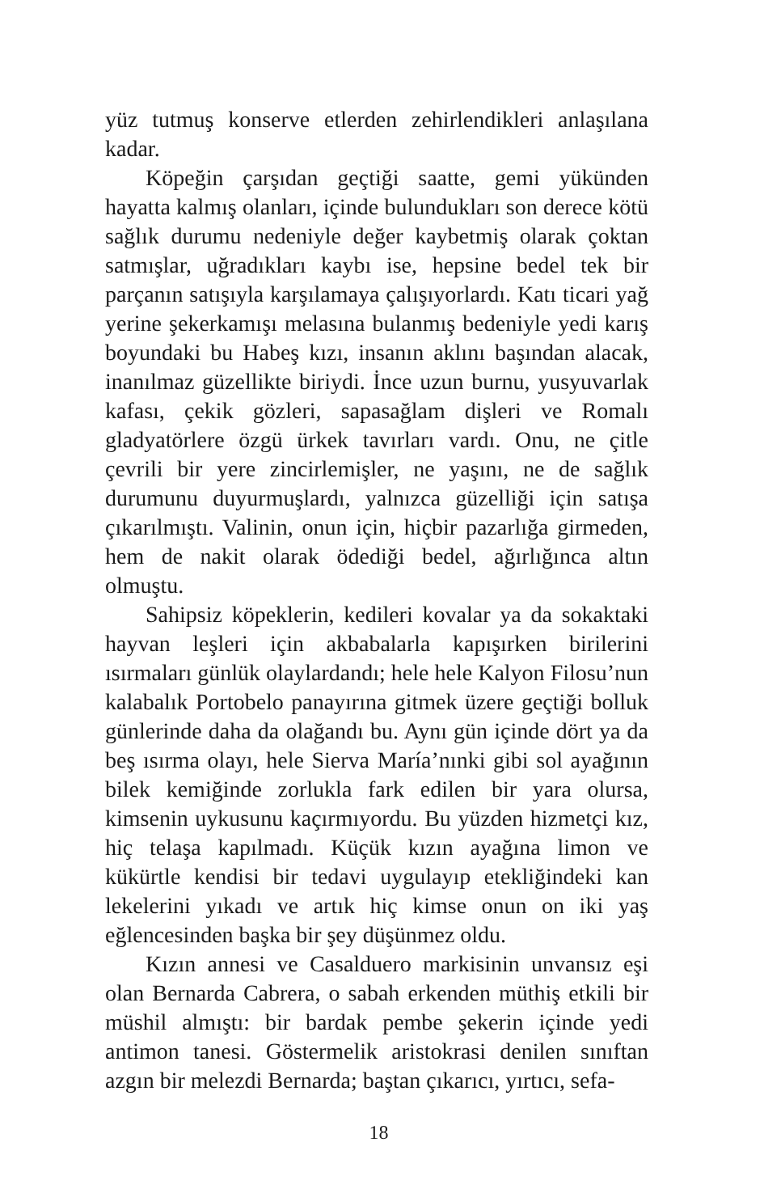yüz tutmuş konserve etlerden zehirlendikleri anlaşılana kadar.
Köpeğin çarşıdan geçtiği saatte, gemi yükünden hayatta kalmış olanları, içinde bulundukları son derece kötü sağlık durumu nedeniyle değer kaybetmiş olarak çoktan satmışlar, uğradıkları kaybı ise, hepsine bedel tek bir parçanın satışıyla karşılamaya çalışıyorlardı. Katı ticari yağ yerine şekerkamışı melasına bulanmış bedeniyle yedi karış boyundaki bu Habeş kızı, insanın aklını başından alacak, inanılmaz güzellikte biriydi. İnce uzun burnu, yusyuvarlak kafası, çekik gözleri, sapasağlam dişleri ve Romalı gladyatörlere özgü ürkek tavırları vardı. Onu, ne çitle çevrili bir yere zincirlemişler, ne yaşını, ne de sağlık durumunu duyurmuşlardı, yalnızca güzelliği için satışa çıkarılmıştı. Valinin, onun için, hiçbir pazarlığa girmeden, hem de nakit olarak ödediği bedel, ağırlığınca altın olmuştu.
Sahipsiz köpeklerin, kedileri kovalar ya da sokaktaki hayvan leşleri için akbabalarla kapışırken birilerini ısırmaları günlük olaylardandı; hele hele Kalyon Filosu’nun kalabalık Portobelo panayırına gitmek üzere geçtiği bolluk günlerinde daha da olağandı bu. Aynı gün içinde dört ya da beş ısırma olayı, hele Sierva María’nınki gibi sol ayağının bilek kemiğinde zorlukla fark edilen bir yara olursa, kimsenin uykusunu kaçırmıyordu. Bu yüzden hizmetçi kız, hiç telaşa kapılmadı. Küçük kızın ayağına limon ve kükürtle kendisi bir tedavi uygulayıp etekliğindeki kan lekelerini yıkadı ve artık hiç kimse onun on iki yaş eğlencesinden başka bir şey düşünmez oldu.
Kızın annesi ve Casalduero markisinin unvansız eşi olan Bernarda Cabrera, o sabah erkenden müthiş etkili bir müshil almıştı: bir bardak pembe şekerin içinde yedi antimon tanesi. Göstermelik aristokrasi denilen sınıftan azgın bir melezdi Bernarda; baştan çıkarıcı, yırtıcı, sefa-
18